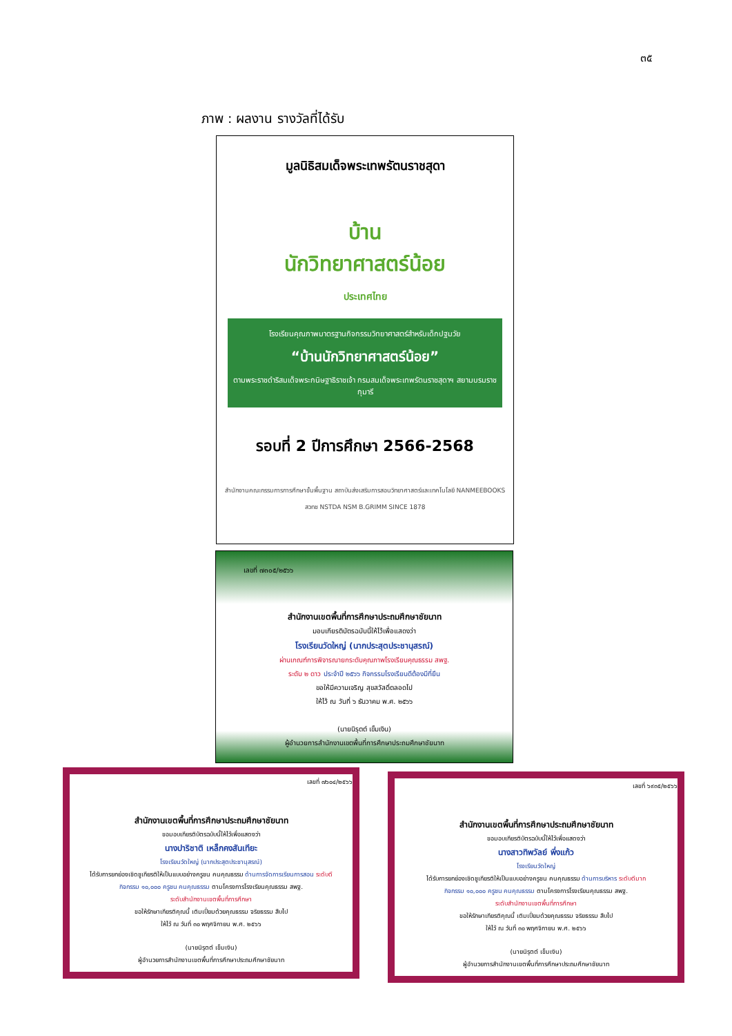๓๕
ภาพ : ผลงาน รางวัลที่ได้รับ
มูลนิธิสมเด็จพระเทพรัตนราชสุดา
บ้าน
นักวิทยาศาสตร์น้อย
ประเทศไทย
โรงเรียนคุณภาพมาตรฐานกิจกรรมวิทยาศาสตร์สำหรับเด็กปฐมวัย
“บ้านนักวิทยาศาสตร์น้อย”
ตามพระราชดำริสมเด็จพระกนิษฐาธิราชเจ้า กรมสมเด็จพระเทพรัตนราชสุดาฯ สยามบรมราชกุมารี
รอบที่ 2 ปีการศึกษา 2566-2568
สำนักงานคณะกรรมการการศึกษาขั้นพื้นฐาน สถาบันส่งเสริมการสอนวิทยาศาสตร์และเทคโนโลยี NANMEEBOOKS
สวทช NSTDA NSM B.GRIMM SINCE 1878
เลขที่ ๗๓๐๕/๒๕๖๖
สำนักงานเขตพื้นที่การศึกษาประถมศึกษาชัยนาท
มอบเกียรติบัตรฉบับนี้ให้ไว้เพื่อแสดงว่า
โรงเรียนวัดใหญ่ (นากประสุตประชานุสรณ์)
ผ่านเกณฑ์การพิจารณายกระดับคุณภาพโรงเรียนคุณธรรม สพฐ.
ระดับ ๒ ดาว ประจำปี ๒๕๖๖ กิจกรรมโรงเรียนดีต้องมีที่ยืน
ขอให้มีความเจริญ สุขสวัสดิ์ตลอดไป
ให้ไว้ ณ วันที่ ๖ ธันวาคม พ.ศ. ๒๕๖๖
(นายนิรุตต์ เข็มเงิน)
ผู้อำนวยการสำนักงานเขตพื้นที่การศึกษาประถมศึกษาชัยนาท
เลขที่ ๗๖๐๔/๒๕๖๖
สำนักงานเขตพื้นที่การศึกษาประถมศึกษาชัยนาท
ขอมอบเกียรติบัตรฉบับนี้ให้ไว้เพื่อแสดงว่า
นางปาริชาติ เหล็กคงสันเทียะ
โรงเรียนวัดใหญ่ (นากประสุตประชานุสรณ์)
ได้รับการยกย่องเชิดชูเกียรติให้เป็นแบบอย่างครูชน คนคุณธรรม ด้านการจัดการเรียนการสอน ระดับดี
กิจกรรม ๑๐,๐๐๐ ครูชน คนคุณธรรม ตามโครงการโรงเรียนคุณธรรม สพฐ.
ระดับสำนักงานเขตพื้นที่การศึกษา
ขอให้รักษาเกียรติคุณนี้ เติมเปี่ยมด้วยคุณธรรม จริยธรรม สืบไป
ให้ไว้ ณ วันที่ ๓๐ พฤศจิกายน พ.ศ. ๒๕๖๖
(นายนิรุตต์ เข็มเงิน)
ผู้อำนวยการสำนักงานเขตพื้นที่การศึกษาประถมศึกษาชัยนาท
เลขที่ ๖๙๓๕/๒๕๖๖
สำนักงานเขตพื้นที่การศึกษาประถมศึกษาชัยนาท
ขอมอบเกียรติบัตรฉบับนี้ให้ไว้เพื่อแสดงว่า
นางสาวทิพวัลย์ พึ่งแก้ว
โรงเรียนวัดใหญ่
ได้รับการยกย่องเชิดชูเกียรติให้เป็นแบบอย่างครูชน คนคุณธรรม ด้านการบริหาร ระดับดีมาก
กิจกรรม ๑๐,๐๐๐ ครูชน คนคุณธรรม ตามโครงการโรงเรียนคุณธรรม สพฐ.
ระดับสำนักงานเขตพื้นที่การศึกษา
ขอให้รักษาเกียรติคุณนี้ เติมเปี่ยมด้วยคุณธรรม จริยธรรม สืบไป
ให้ไว้ ณ วันที่ ๓๐ พฤศจิกายน พ.ศ. ๒๕๖๖
(นายนิรุตต์ เข็มเงิน)
ผู้อำนวยการสำนักงานเขตพื้นที่การศึกษาประถมศึกษาชัยนาท